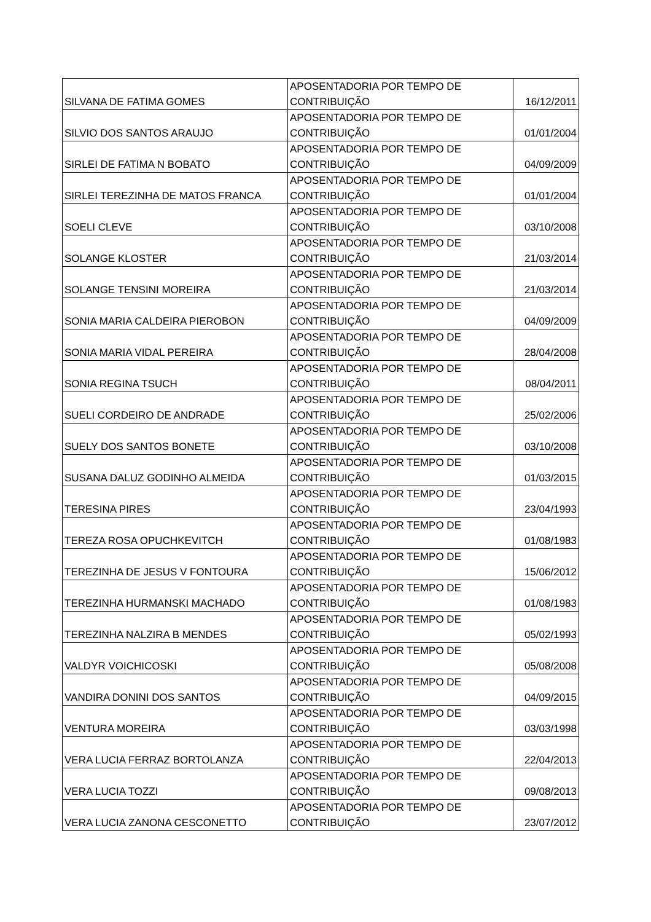| SILVANA DE FATIMA GOMES | APOSENTADORIA POR TEMPO DE CONTRIBUIÇÃO | 16/12/2011 |
| SILVIO DOS SANTOS ARAUJO | APOSENTADORIA POR TEMPO DE CONTRIBUIÇÃO | 01/01/2004 |
| SIRLEI DE FATIMA N BOBATO | APOSENTADORIA POR TEMPO DE CONTRIBUIÇÃO | 04/09/2009 |
| SIRLEI TEREZINHA DE MATOS FRANCA | APOSENTADORIA POR TEMPO DE CONTRIBUIÇÃO | 01/01/2004 |
| SOELI CLEVE | APOSENTADORIA POR TEMPO DE CONTRIBUIÇÃO | 03/10/2008 |
| SOLANGE KLOSTER | APOSENTADORIA POR TEMPO DE CONTRIBUIÇÃO | 21/03/2014 |
| SOLANGE TENSINI MOREIRA | APOSENTADORIA POR TEMPO DE CONTRIBUIÇÃO | 21/03/2014 |
| SONIA MARIA CALDEIRA PIEROBON | APOSENTADORIA POR TEMPO DE CONTRIBUIÇÃO | 04/09/2009 |
| SONIA MARIA VIDAL PEREIRA | APOSENTADORIA POR TEMPO DE CONTRIBUIÇÃO | 28/04/2008 |
| SONIA REGINA TSUCH | APOSENTADORIA POR TEMPO DE CONTRIBUIÇÃO | 08/04/2011 |
| SUELI CORDEIRO DE ANDRADE | APOSENTADORIA POR TEMPO DE CONTRIBUIÇÃO | 25/02/2006 |
| SUELY DOS SANTOS BONETE | APOSENTADORIA POR TEMPO DE CONTRIBUIÇÃO | 03/10/2008 |
| SUSANA DALUZ GODINHO ALMEIDA | APOSENTADORIA POR TEMPO DE CONTRIBUIÇÃO | 01/03/2015 |
| TERESINA PIRES | APOSENTADORIA POR TEMPO DE CONTRIBUIÇÃO | 23/04/1993 |
| TEREZA ROSA OPUCHKEVITCH | APOSENTADORIA POR TEMPO DE CONTRIBUIÇÃO | 01/08/1983 |
| TEREZINHA DE JESUS V FONTOURA | APOSENTADORIA POR TEMPO DE CONTRIBUIÇÃO | 15/06/2012 |
| TEREZINHA HURMANSKI MACHADO | APOSENTADORIA POR TEMPO DE CONTRIBUIÇÃO | 01/08/1983 |
| TEREZINHA NALZIRA B MENDES | APOSENTADORIA POR TEMPO DE CONTRIBUIÇÃO | 05/02/1993 |
| VALDYR VOICHICOSKI | APOSENTADORIA POR TEMPO DE CONTRIBUIÇÃO | 05/08/2008 |
| VANDIRA DONINI DOS SANTOS | APOSENTADORIA POR TEMPO DE CONTRIBUIÇÃO | 04/09/2015 |
| VENTURA MOREIRA | APOSENTADORIA POR TEMPO DE CONTRIBUIÇÃO | 03/03/1998 |
| VERA LUCIA FERRAZ BORTOLANZA | APOSENTADORIA POR TEMPO DE CONTRIBUIÇÃO | 22/04/2013 |
| VERA LUCIA TOZZI | APOSENTADORIA POR TEMPO DE CONTRIBUIÇÃO | 09/08/2013 |
| VERA LUCIA ZANONA CESCONETTO | APOSENTADORIA POR TEMPO DE CONTRIBUIÇÃO | 23/07/2012 |